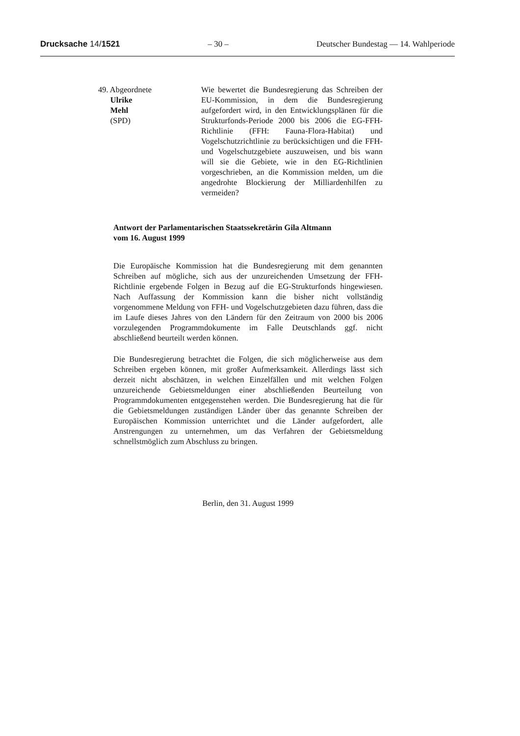Drucksache 14/1521 – 30 – Deutscher Bundestag — 14. Wahlperiode
49. Abgeordnete
Ulrike
Mehl
(SPD)
Wie bewertet die Bundesregierung das Schreiben der EU-Kommission, in dem die Bundesregierung aufgefordert wird, in den Entwicklungsplänen für die Strukturfonds-Periode 2000 bis 2006 die EG-FFH-Richtlinie (FFH: Fauna-Flora-Habitat) und Vogelschutzrichtlinie zu berücksichtigen und die FFH- und Vogelschutzgebiete auszuweisen, und bis wann will sie die Gebiete, wie in den EG-Richtlinien vorgeschrieben, an die Kommission melden, um die angedrohte Blockierung der Milliardenhilfen zu vermeiden?
Antwort der Parlamentarischen Staatssekretärin Gila Altmann
vom 16. August 1999
Die Europäische Kommission hat die Bundesregierung mit dem genannten Schreiben auf mögliche, sich aus der unzureichenden Umsetzung der FFH-Richtlinie ergebende Folgen in Bezug auf die EG-Strukturfonds hingewiesen. Nach Auffassung der Kommission kann die bisher nicht vollständig vorgenommene Meldung von FFH- und Vogelschutzgebieten dazu führen, dass die im Laufe dieses Jahres von den Ländern für den Zeitraum von 2000 bis 2006 vorzulegenden Programmdokumente im Falle Deutschlands ggf. nicht abschließend beurteilt werden können.
Die Bundesregierung betrachtet die Folgen, die sich möglicherweise aus dem Schreiben ergeben können, mit großer Aufmerksamkeit. Allerdings lässt sich derzeit nicht abschätzen, in welchen Einzelfällen und mit welchen Folgen unzureichende Gebietsmeldungen einer abschließenden Beurteilung von Programmdokumenten entgegenstehen werden. Die Bundesregierung hat die für die Gebietsmeldungen zuständigen Länder über das genannte Schreiben der Europäischen Kommission unterrichtet und die Länder aufgefordert, alle Anstrengungen zu unternehmen, um das Verfahren der Gebietsmeldung schnellstmöglich zum Abschluss zu bringen.
Berlin, den 31. August 1999